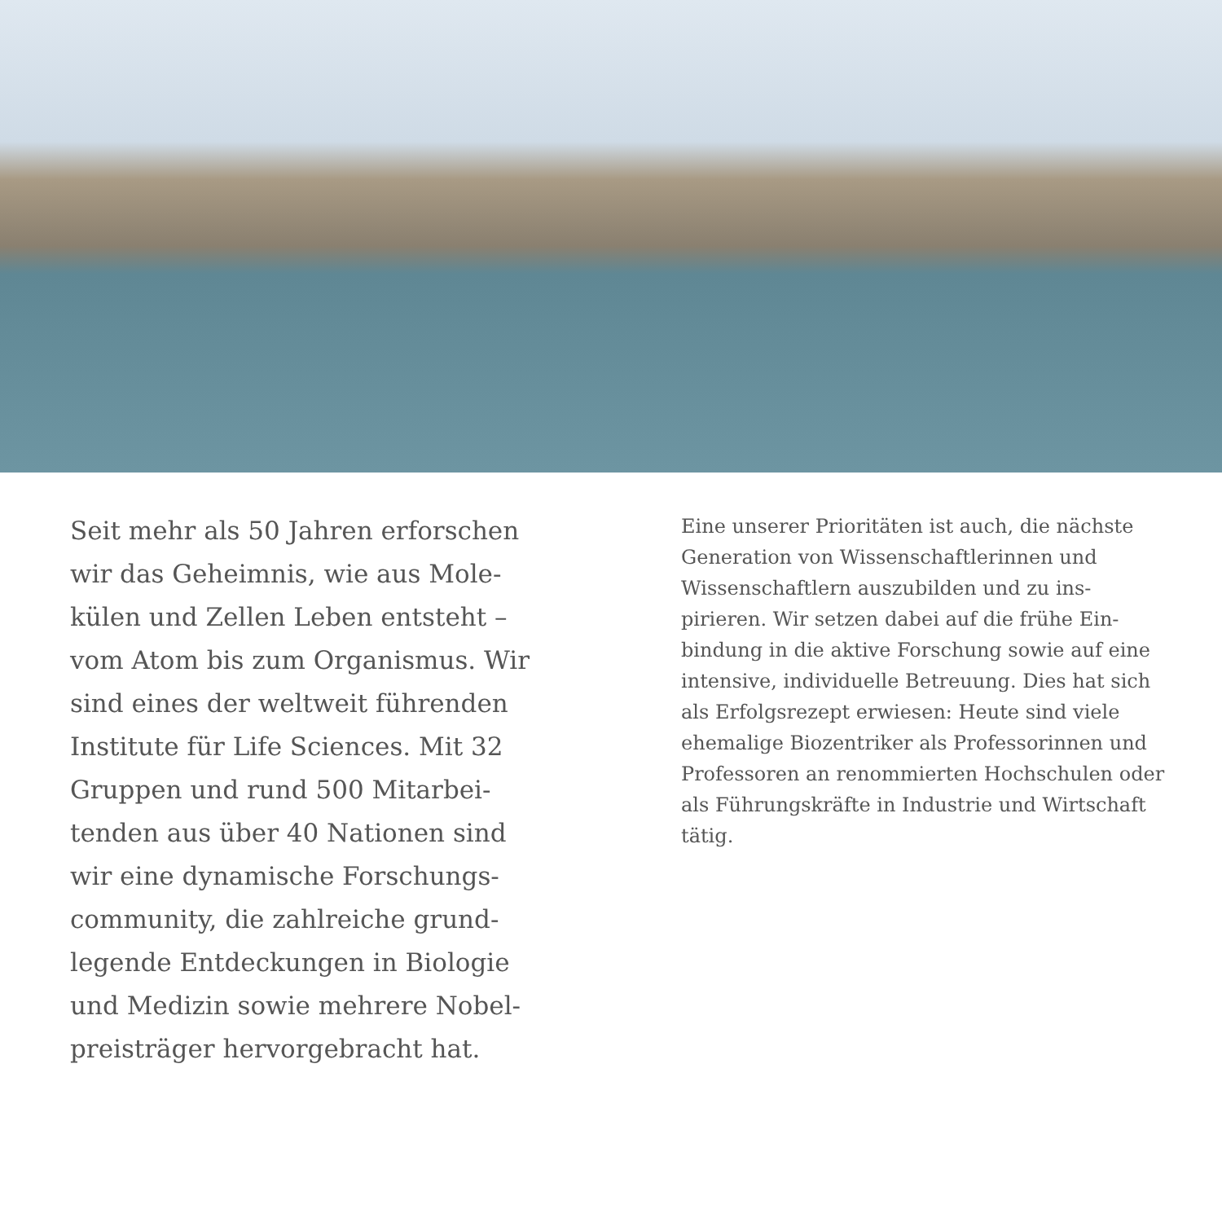Seit mehr als 50 Jahren erforschen wir das Geheimnis, wie aus Mole­külen und Zellen Leben entsteht – vom Atom bis zum Organismus. Wir sind eines der weltweit führen­den Institute für Life Sciences. Mit 32 Gruppen und rund 500 Mitarbei­tenden aus über 40 Nationen sind wir eine dynamische Forschungs­community, die zahlreiche grund­legende Entdeckungen in Biologie und Medizin sowie mehrere Nobel­preisträger hervorgebracht hat.
Eine unserer Prioritäten ist auch, die näch­ste Generation von Wissenschaftlerinnen und Wissenschaftlern auszubilden und zu ins­pirieren. Wir setzen dabei auf die frühe Ein­bindung in die aktive Forschung sowie auf eine intensive, individuelle Betreuung. Dies hat sich als Erfolgsrezept erwiesen: Heute sind viele ehemalige Biozentriker als Professorin­nen und Professoren an renommierten Hoch­schulen oder als Führungskräfte in Industrie und Wirtschaft tätig.